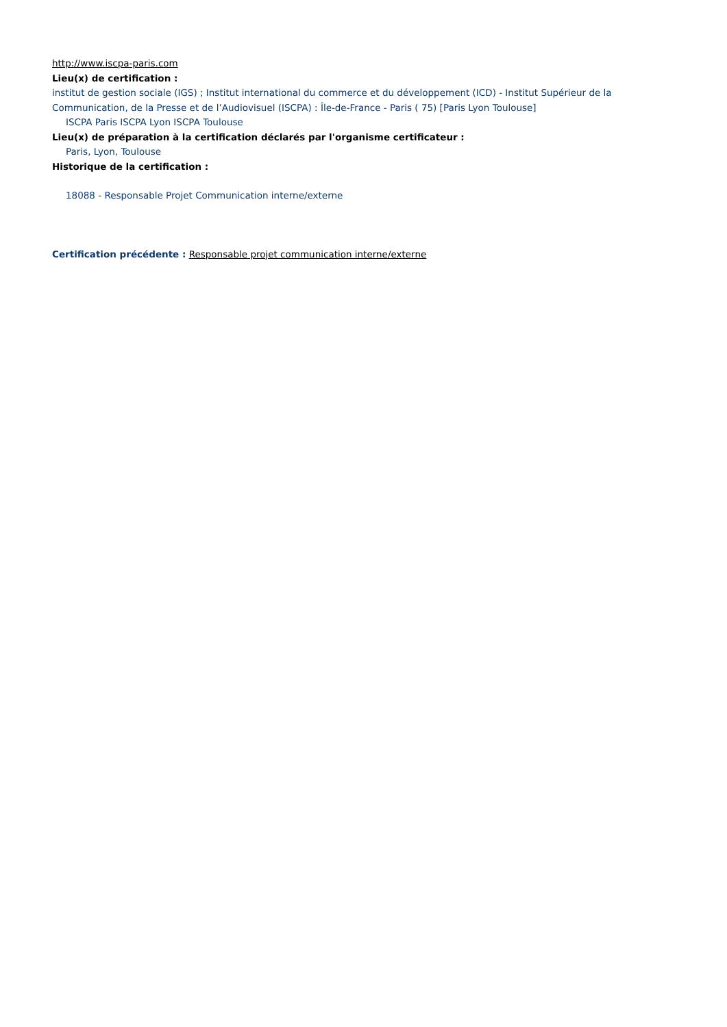http://www.iscpa-paris.com
Lieu(x) de certification :
institut de gestion sociale (IGS) ; Institut international du commerce et du développement (ICD) - Institut Supérieur de la Communication, de la Presse et de l’Audiovisuel (ISCPA) : Île-de-France - Paris ( 75) [Paris Lyon Toulouse]
ISCPA Paris ISCPA Lyon ISCPA Toulouse
Lieu(x) de préparation à la certification déclarés par l'organisme certificateur :
Paris, Lyon, Toulouse
Historique de la certification :
18088 - Responsable Projet Communication interne/externe
Certification précédente : Responsable projet communication interne/externe